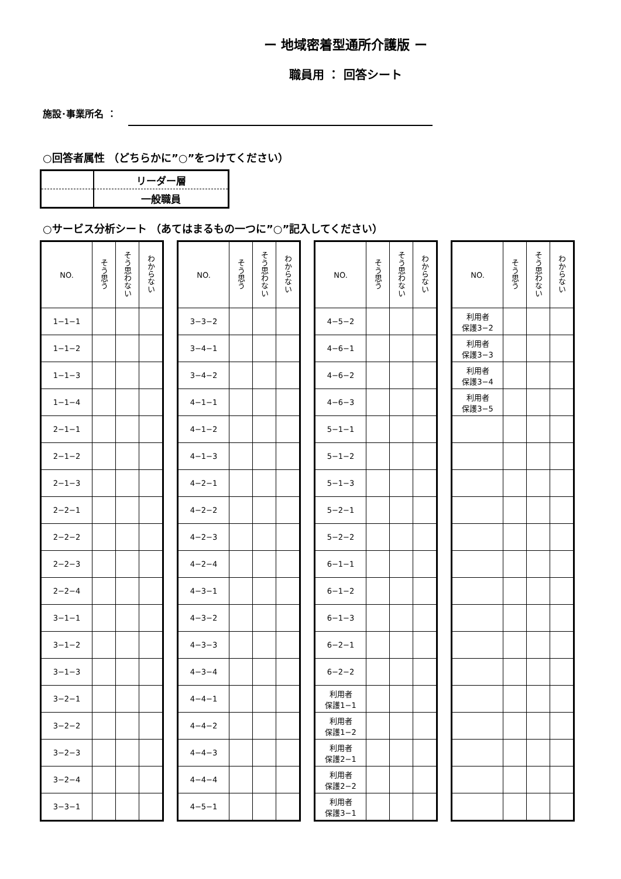ー 地域密着型通所介護版 ー
職員用 ： 回答シート
施設･事業所名 ：
○回答者属性 （どちらかに”○”をつけてください）
| | リーダー層 |
| | 一般職員 |
○サービス分析シート （あてはまるもの一つに”○”記入してください）
| NO. | そう思う | そう思わない | わからない |
| --- | --- | --- | --- |
| 1−1−1 | | | |
| 1−1−2 | | | |
| 1−1−3 | | | |
| 1−1−4 | | | |
| 2−1−1 | | | |
| 2−1−2 | | | |
| 2−1−3 | | | |
| 2−2−1 | | | |
| 2−2−2 | | | |
| 2−2−3 | | | |
| 2−2−4 | | | |
| 3−1−1 | | | |
| 3−1−2 | | | |
| 3−1−3 | | | |
| 3−2−1 | | | |
| 3−2−2 | | | |
| 3−2−3 | | | |
| 3−2−4 | | | |
| 3−3−1 | | | |
| NO. | そう思う | そう思わない | わからない |
| --- | --- | --- | --- |
| 3−3−2 | | | |
| 3−4−1 | | | |
| 3−4−2 | | | |
| 4−1−1 | | | |
| 4−1−2 | | | |
| 4−1−3 | | | |
| 4−2−1 | | | |
| 4−2−2 | | | |
| 4−2−3 | | | |
| 4−2−4 | | | |
| 4−3−1 | | | |
| 4−3−2 | | | |
| 4−3−3 | | | |
| 4−3−4 | | | |
| 4−4−1 | | | |
| 4−4−2 | | | |
| 4−4−3 | | | |
| 4−4−4 | | | |
| 4−5−1 | | | |
| NO. | そう思う | そう思わない | わからない |
| --- | --- | --- | --- |
| 4−5−2 | | | |
| 4−6−1 | | | |
| 4−6−2 | | | |
| 4−6−3 | | | |
| 5−1−1 | | | |
| 5−1−2 | | | |
| 5−1−3 | | | |
| 5−2−1 | | | |
| 5−2−2 | | | |
| 6−1−1 | | | |
| 6−1−2 | | | |
| 6−1−3 | | | |
| 6−2−1 | | | |
| 6−2−2 | | | |
| 利用者 保護1−1 | | | |
| 利用者 保護1−2 | | | |
| 利用者 保護2−1 | | | |
| 利用者 保護2−2 | | | |
| 利用者 保護3−1 | | | |
| NO. | そう思う | そう思わない | わからない |
| --- | --- | --- | --- |
| 利用者 保護3−2 | | | |
| 利用者 保護3−3 | | | |
| 利用者 保護3−4 | | | |
| 利用者 保護3−5 | | | |